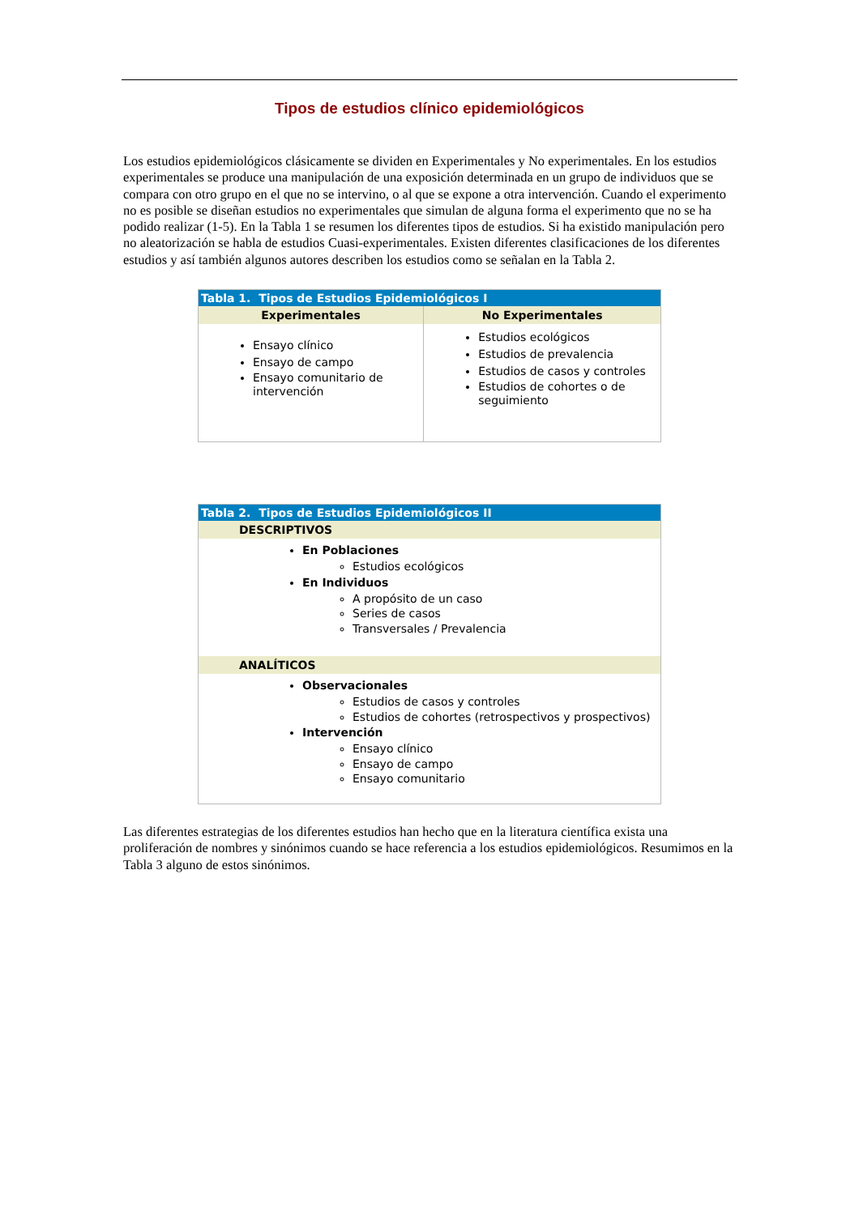Tipos de estudios clínico epidemiológicos
Los estudios epidemiológicos clásicamente se dividen en Experimentales y No experimentales. En los estudios experimentales se produce una manipulación de una exposición determinada en un grupo de individuos que se compara con otro grupo en el que no se intervino, o al que se expone a otra intervención. Cuando el experimento no es posible se diseñan estudios no experimentales que simulan de alguna forma el experimento que no se ha podido realizar (1-5). En la Tabla 1 se resumen los diferentes tipos de estudios. Si ha existido manipulación pero no aleatorización se habla de estudios Cuasi-experimentales. Existen diferentes clasificaciones de los diferentes estudios y así también algunos autores describen los estudios como se señalan en la Tabla 2.
| Tabla 1. Tipos de Estudios Epidemiológicos I | |
| --- | --- |
| Experimentales | No Experimentales |
| Ensayo clínico Ensayo de campo Ensayo comunitario de intervención | Estudios ecológicos Estudios de prevalencia Estudios de casos y controles Estudios de cohortes o de seguimiento |
| Tabla 2. Tipos de Estudios Epidemiológicos II |
| --- |
| DESCRIPTIVOS |
| En Poblaciones Estudios ecológicos En Individuos A propósito de un caso Series de casos Transversales / Prevalencia |
| ANALÍTICOS |
| Observacionales Estudios de casos y controles Estudios de cohortes (retrospectivos y prospectivos) Intervención Ensayo clínico Ensayo de campo Ensayo comunitario |
Las diferentes estrategias de los diferentes estudios han hecho que en la literatura científica exista una proliferación de nombres y sinónimos cuando se hace referencia a los estudios epidemiológicos. Resumimos en la Tabla 3 alguno de estos sinónimos.